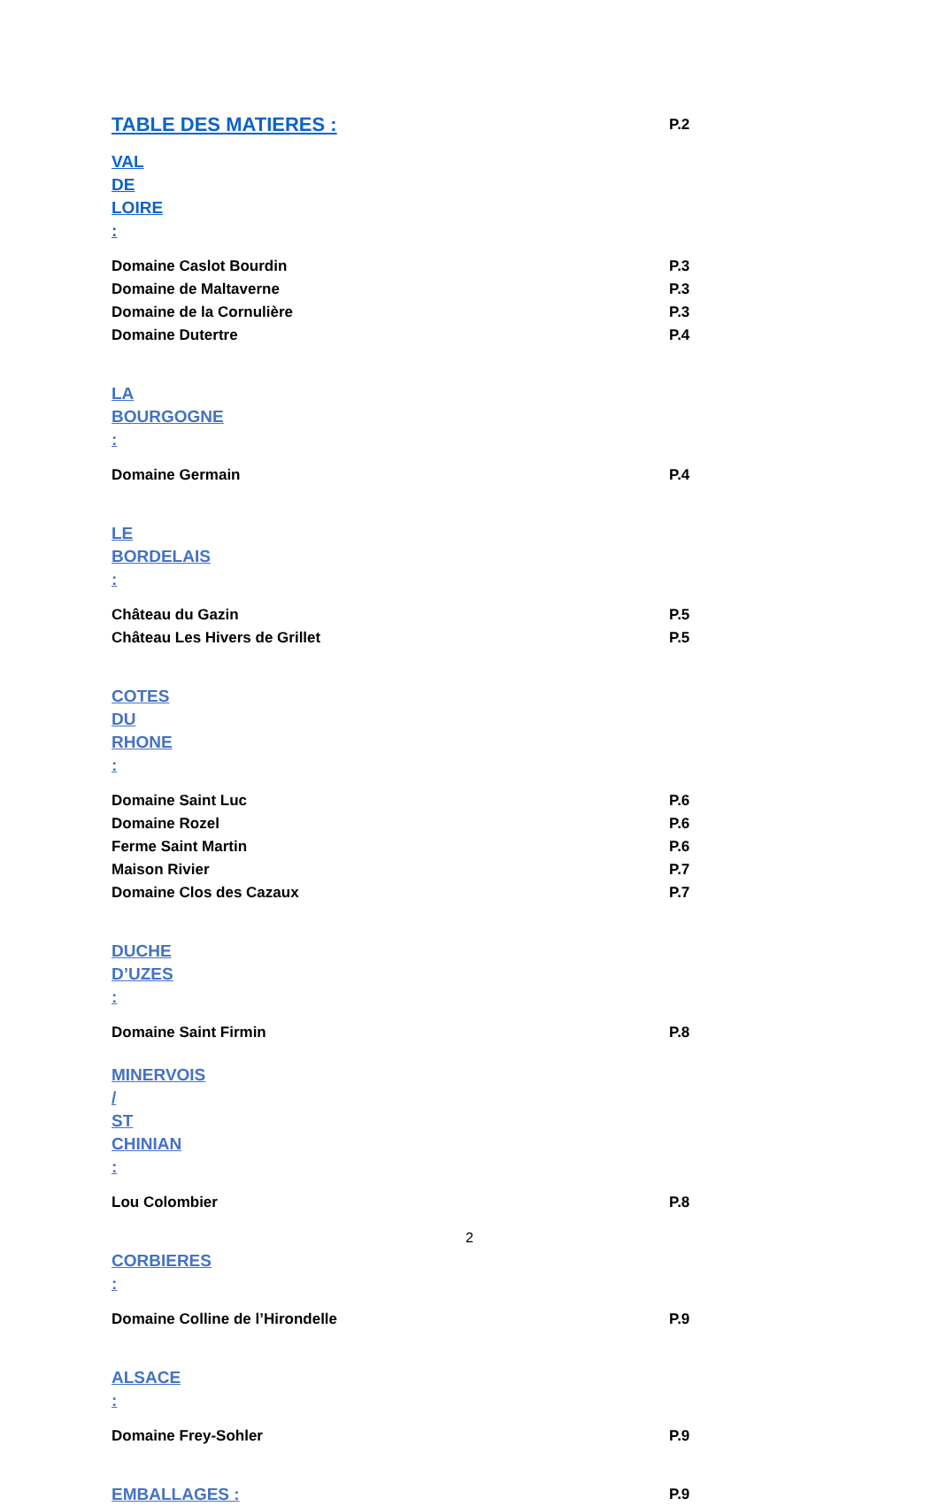TABLE DES MATIERES : P.2
VAL DE LOIRE :
Domaine Caslot Bourdin P.3
Domaine de Maltaverne P.3
Domaine de la Cornulière P.3
Domaine Dutertre P.4
LA BOURGOGNE :
Domaine Germain P.4
LE BORDELAIS :
Château du Gazin P.5
Château Les Hivers de Grillet P.5
COTES DU RHONE :
Domaine Saint Luc P.6
Domaine Rozel P.6
Ferme Saint Martin P.6
Maison Rivier P.7
Domaine Clos des Cazaux P.7
DUCHE D’UZES :
Domaine Saint Firmin P.8
MINERVOIS / ST CHINIAN :
Lou Colombier P.8
CORBIERES :
Domaine Colline de l’Hirondelle P.9
ALSACE :
Domaine Frey-Sohler P.9
EMBALLAGES : P.9
2